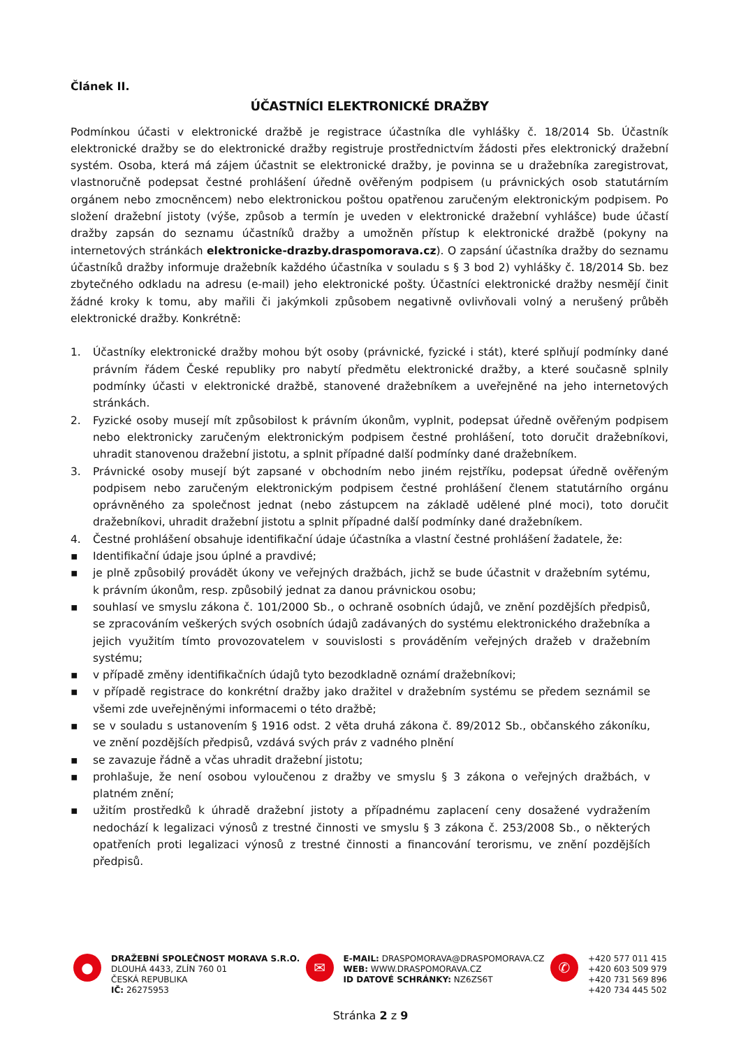Článek II.
ÚČASTNÍCI ELEKTRONICKÉ DRAŽBY
Podmínkou účasti v elektronické dražbě je registrace účastníka dle vyhlášky č. 18/2014 Sb. Účastník elektronické dražby se do elektronické dražby registruje prostřednictvím žádosti přes elektronický dražební systém. Osoba, která má zájem účastnit se elektronické dražby, je povinna se u dražebníka zaregistrovat, vlastnoručně podepsat čestné prohlášení úředně ověřeným podpisem (u právnických osob statutárním orgánem nebo zmocněncem) nebo elektronickou poštou opatřenou zaručeným elektronickým podpisem. Po složení dražební jistoty (výše, způsob a termín je uveden v elektronické dražební vyhlášce) bude účastí dražby zapsán do seznamu účastníků dražby a umožněn přístup k elektronické dražbě (pokyny na internetových stránkách elektronicke-drazby.draspomorava.cz). O zapsání účastníka dražby do seznamu účastníků dražby informuje dražebník každého účastníka v souladu s § 3 bod 2) vyhlášky č. 18/2014 Sb. bez zbytečného odkladu na adresu (e-mail) jeho elektronické pošty. Účastníci elektronické dražby nesmějí činit žádné kroky k tomu, aby mařili či jakýmkoli způsobem negativně ovlivňovali volný a nerušený průběh elektronické dražby. Konkrétně:
1. Účastníky elektronické dražby mohou být osoby (právnické, fyzické i stát), které splňují podmínky dané právním řádem České republiky pro nabytí předmětu elektronické dražby, a které současně splnily podmínky účasti v elektronické dražbě, stanovené dražebníkem a uveřejněné na jeho internetových stránkách.
2. Fyzické osoby musejí mít způsobilost k právním úkonům, vyplnit, podepsat úředně ověřeným podpisem nebo elektronicky zaručeným elektronickým podpisem čestné prohlášení, toto doručit dražebníkovi, uhradit stanovenou dražební jistotu, a splnit případné další podmínky dané dražebníkem.
3. Právnické osoby musejí být zapsané v obchodním nebo jiném rejstříku, podepsat úředně ověřeným podpisem nebo zaručeným elektronickým podpisem čestné prohlášení členem statutárního orgánu oprávněného za společnost jednat (nebo zástupcem na základě udělené plné moci), toto doručit dražebníkovi, uhradit dražební jistotu a splnit případné další podmínky dané dražebníkem.
4. Čestné prohlášení obsahuje identifikační údaje účastníka a vlastní čestné prohlášení žadatele, že:
▪ Identifikační údaje jsou úplné a pravdivé;
▪ je plně způsobilý provádět úkony ve veřejných dražbách, jichž se bude účastnit v dražebním sytému, k právním úkonům, resp. způsobilý jednat za danou právnickou osobu;
▪ souhlasí ve smyslu zákona č. 101/2000 Sb., o ochraně osobních údajů, ve znění pozdějších předpisů, se zpracováním veškerých svých osobních údajů zadávaných do systému elektronického dražebníka a jejich využitím tímto provozovatelem v souvislosti s prováděním veřejných dražeb v dražebním systému;
▪ v případě změny identifikačních údajů tyto bezodkladně oznámí dražebníkovi;
▪ v případě registrace do konkrétní dražby jako dražitel v dražebním systému se předem seznámil se všemi zde uveřejněnými informacemi o této dražbě;
▪ se v souladu s ustanovením § 1916 odst. 2 věta druhá zákona č. 89/2012 Sb., občanského zákoníku, ve znění pozdějších předpisů, vzdává svých práv z vadného plnění
▪ se zavazuje řádně a včas uhradit dražební jistotu;
▪ prohlašuje, že není osobou vyloučenou z dražby ve smyslu § 3 zákona o veřejných dražbách, v platném znění;
▪ užitím prostředků k úhradě dražební jistoty a případnému zaplacení ceny dosažené vydražením nedochází k legalizaci výnosů z trestné činnosti ve smyslu § 3 zákona č. 253/2008 Sb., o některých opatřeních proti legalizaci výnosů z trestné činnosti a financování terorismu, ve znění pozdějších předpisů.
●
DRAŽEBNÍ SPOLEČNOST MORAVA S.R.O.
DLOUHÁ 4433, ZLÍN 760 01
ČESKÁ REPUBLIKA
IČ: 26275953
✉
E-MAIL: DRASPOMORAVA@DRASPOMORAVA.CZ
WEB: WWW.DRASPOMORAVA.CZ
ID DATOVÉ SCHRÁNKY: NZ6ZS6T
✆
+420 577 011 415
+420 603 509 979
+420 731 569 896
+420 734 445 502
Stránka 2 z 9